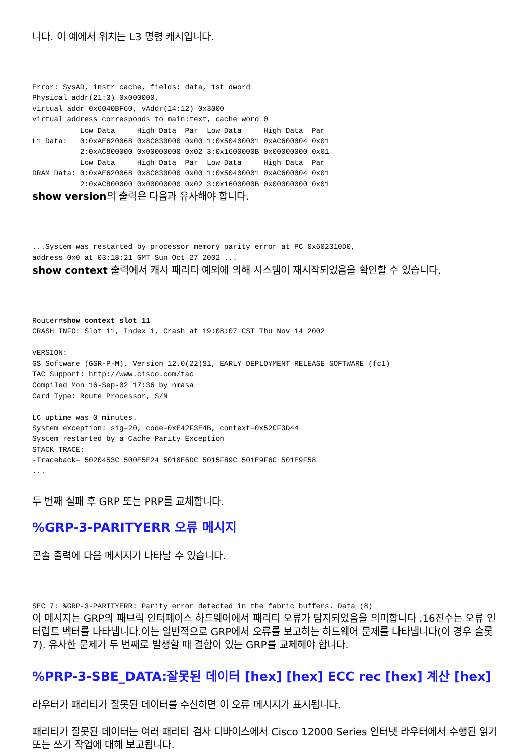니다. 이 예에서 위치는 L3 명령 캐시입니다.
Error: SysAD, instr cache, fields: data, 1st dword
Physical addr(21:3) 0x000000,
virtual addr 0x6040BF60, vAddr(14:12) 0x3000
virtual address corresponds to main:text, cache word 0
           Low Data     High Data  Par  Low Data     High Data  Par
L1 Data:   0:0xAE620068 0x8C830000 0x00 1:0x50400001 0xAC600004 0x01
           2:0xAC800000 0x00000000 0x02 3:0x1600000B 0x00000000 0x01
           Low Data     High Data  Par  Low Data     High Data  Par
DRAM Data: 0:0xAE620068 0x8C830000 0x00 1:0x50400001 0xAC600004 0x01
           2:0xAC800000 0x00000000 0x02 3:0x1600000B 0x00000000 0x01
show version의 출력은 다음과 유사해야 합니다.
...System was restarted by processor memory parity error at PC 0x602310D0,
address 0x0 at 03:18:21 GMT Sun Oct 27 2002 ...
show context 출력에서 캐시 패리티 예외에 의해 시스템이 재시작되었음을 확인할 수 있습니다.
Router#show context slot 11
CRASH INFO: Slot 11, Index 1, Crash at 19:08:07 CST Thu Nov 14 2002

VERSION:
GS Software (GSR-P-M), Version 12.0(22)S1, EARLY DEPLOYMENT RELEASE SOFTWARE (fc1)
TAC Support: http://www.cisco.com/tac
Compiled Mon 16-Sep-02 17:36 by nmasa
Card Type: Route Processor, S/N

LC uptime was 0 minutes.
System exception: sig=20, code=0xE42F3E4B, context=0x52CF3D44
System restarted by a Cache Parity Exception
STACK TRACE:
-Traceback= 5020453C 500E5E24 5010E6DC 5015F89C 501E9F6C 501E9F58
...
두 번째 실패 후 GRP 또는 PRP를 교체합니다.
%GRP-3-PARITYERR 오류 메시지
콘솔 출력에 다음 메시지가 나타날 수 있습니다.
SEC 7: %GRP-3-PARITYERR: Parity error detected in the fabric buffers. Data (8)
이 메시지는 GRP의 패브릭 인터페이스 하드웨어에서 패리티 오류가 탐지되었음을 의미합니다 .16진수는 오류 인터럽트 벡터를 나타냅니다.이는 일반적으로 GRP에서 오류를 보고하는 하드웨어 문제를 나타냅니다(이 경우 슬롯 7). 유사한 문제가 두 번째로 발생할 때 결함이 있는 GRP를 교체해야 합니다.
%PRP-3-SBE_DATA:잘못된 데이터 [hex] [hex] ECC rec [hex] 계산 [hex]
라우터가 패리티가 잘못된 데이터를 수신하면 이 오류 메시지가 표시됩니다.
패리티가 잘못된 데이터는 여러 패리티 검사 디바이스에서 Cisco 12000 Series 인터넷 라우터에서 수행된 읽기 또는 쓰기 작업에 대해 보고됩니다.